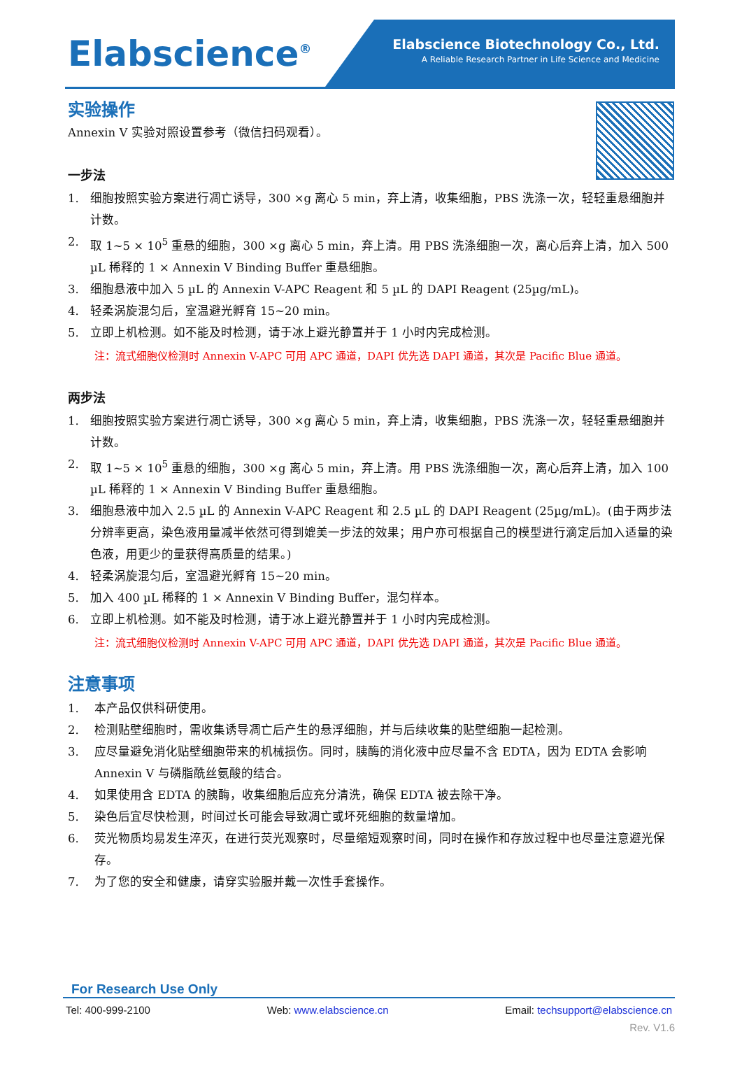Elabscience<sup>®</sup>
Elabscience Biotechnology Co., Ltd.
A Reliable Research Partner in Life Science and Medicine
实验操作
Annexin V 实验对照设置参考（微信扫码观看）。
一步法
1. 细胞按照实验方案进行凋亡诱导，300 ×g 离心 5 min，弃上清，收集细胞，PBS 洗涤一次，轻轻重悬细胞并计数。
2. 取 1~5 × 10<sup>5</sup> 重悬的细胞，300 ×g 离心 5 min，弃上清。用 PBS 洗涤细胞一次，离心后弃上清，加入 500 µL 稀释的 1 × Annexin V Binding Buffer 重悬细胞。
3. 细胞悬液中加入 5 µL 的 Annexin V-APC Reagent 和 5 µL 的 DAPI Reagent (25µg/mL)。
4. 轻柔涡旋混匀后，室温避光孵育 15~20 min。
5. 立即上机检测。如不能及时检测，请于冰上避光静置并于 1 小时内完成检测。
注：流式细胞仪检测时 Annexin V-APC 可用 APC 通道，DAPI 优先选 DAPI 通道，其次是 Pacific Blue 通道。
两步法
1. 细胞按照实验方案进行凋亡诱导，300 ×g 离心 5 min，弃上清，收集细胞，PBS 洗涤一次，轻轻重悬细胞并计数。
2. 取 1~5 × 10<sup>5</sup> 重悬的细胞，300 ×g 离心 5 min，弃上清。用 PBS 洗涤细胞一次，离心后弃上清，加入 100 µL 稀释的 1 × Annexin V Binding Buffer 重悬细胞。
3. 细胞悬液中加入 2.5 µL 的 Annexin V-APC Reagent 和 2.5 µL 的 DAPI Reagent (25µg/mL)。(由于两步法分辨率更高，染色液用量减半依然可得到媲美一步法的效果；用户亦可根据自己的模型进行滴定后加入适量的染色液，用更少的量获得高质量的结果。)
4. 轻柔涡旋混匀后，室温避光孵育 15~20 min。
5. 加入 400 µL 稀释的 1 × Annexin V Binding Buffer，混匀样本。
6. 立即上机检测。如不能及时检测，请于冰上避光静置并于 1 小时内完成检测。
注：流式细胞仪检测时 Annexin V-APC 可用 APC 通道，DAPI 优先选 DAPI 通道，其次是 Pacific Blue 通道。
注意事项
1. 本产品仅供科研使用。
2. 检测贴壁细胞时，需收集诱导凋亡后产生的悬浮细胞，并与后续收集的贴壁细胞一起检测。
3. 应尽量避免消化贴壁细胞带来的机械损伤。同时，胰酶的消化液中应尽量不含 EDTA，因为 EDTA 会影响 Annexin V 与磷脂酰丝氨酸的结合。
4. 如果使用含 EDTA 的胰酶，收集细胞后应充分清洗，确保 EDTA 被去除干净。
5. 染色后宜尽快检测，时间过长可能会导致凋亡或坏死细胞的数量增加。
6. 荧光物质均易发生淬灭，在进行荧光观察时，尽量缩短观察时间，同时在操作和存放过程中也尽量注意避光保存。
7. 为了您的安全和健康，请穿实验服并戴一次性手套操作。
For Research Use Only
Tel: 400-999-2100 Web: www.elabscience.cn Email: techsupport@elabscience.cn
Rev. V1.6